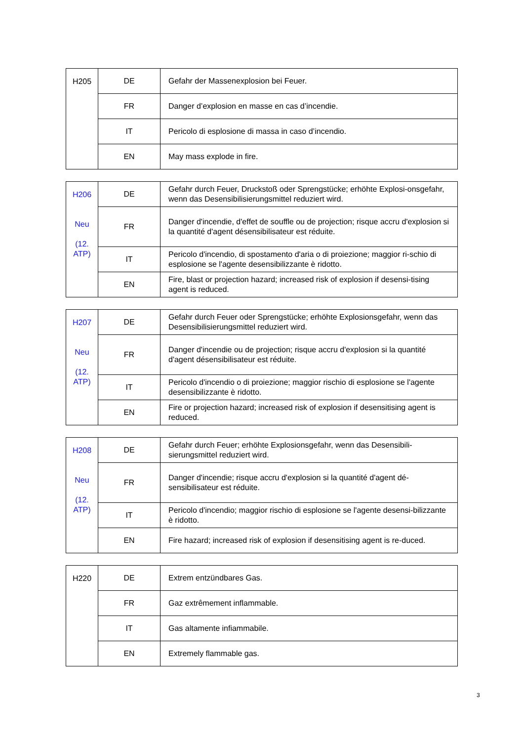| H205 | DE | Gefahr der Massenexplosion bei Feuer. |
| | FR | Danger d’explosion en masse en cas d’incendie. |
| | IT | Pericolo di esplosione di massa in caso d’incendio. |
| | EN | May mass explode in fire. |
| H206 Neu (12. ATP) | DE | Gefahr durch Feuer, Druckstoß oder Sprengstücke; erhöhte Explosi-onsgefahr, wenn das Desensibilisierungsmittel reduziert wird. |
| | FR | Danger d'incendie, d'effet de souffle ou de projection; risque accru d'explosion si la quantité d'agent désensibilisateur est réduite. |
| | IT | Pericolo d'incendio, di spostamento d'aria o di proiezione; maggior ri-schio di esplosione se l'agente desensibilizzante è ridotto. |
| | EN | Fire, blast or projection hazard; increased risk of explosion if desensi-tising agent is reduced. |
| H207 Neu (12. ATP) | DE | Gefahr durch Feuer oder Sprengstücke; erhöhte Explosionsgefahr, wenn das Desensibilisierungsmittel reduziert wird. |
| | FR | Danger d'incendie ou de projection; risque accru d'explosion si la quantité d'agent désensibilisateur est réduite. |
| | IT | Pericolo d'incendio o di proiezione; maggior rischio di esplosione se l'agente desensibilizzante è ridotto. |
| | EN | Fire or projection hazard; increased risk of explosion if desensitising agent is reduced. |
| H208 Neu (12. ATP) | DE | Gefahr durch Feuer; erhöhte Explosionsgefahr, wenn das Desensibili-sierungsmittel reduziert wird. |
| | FR | Danger d'incendie; risque accru d'explosion si la quantité d'agent dé-sensibilisateur est réduite. |
| | IT | Pericolo d'incendio; maggior rischio di esplosione se l'agente desensi-bilizzante è ridotto. |
| | EN | Fire hazard; increased risk of explosion if desensitising agent is re-duced. |
| H220 | DE | Extrem entzündbares Gas. |
| | FR | Gaz extrêmement inflammable. |
| | IT | Gas altamente infiammabile. |
| | EN | Extremely flammable gas. |
3